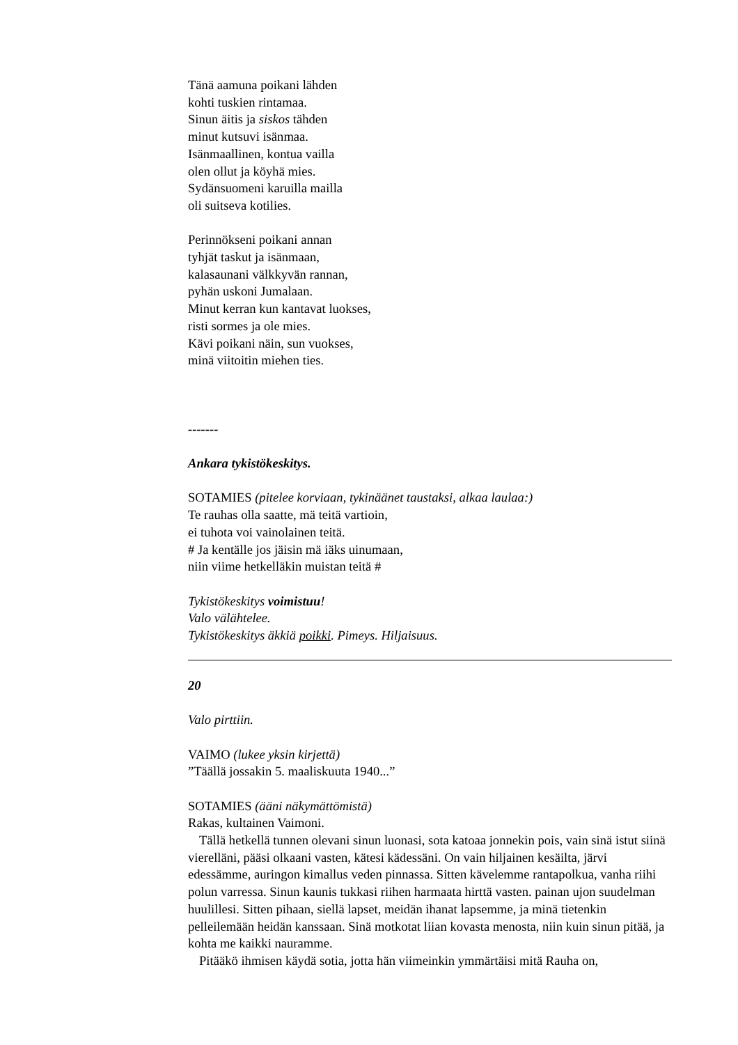Tänä aamuna poikani lähden
kohti tuskien rintamaa.
Sinun äitis ja siskos tähden
minut kutsuvi isänmaa.
Isänmaallinen, kontua vailla
olen ollut ja köyhä mies.
Sydänsuomeni karuilla mailla
oli suitseva kotilies.
Perinnökseni poikani annan
tyhjät taskut ja isänmaan,
kalasaunani välkkyvän rannan,
pyhän uskoni Jumalaan.
Minut kerran kun kantavat luokses,
risti sormes ja ole mies.
Kävi poikani näin, sun vuokses,
minä viitoitin miehen ties.
-------
Ankara tykistökeskitys.
SOTAMIES (pitelee korviaan, tykinäänet taustaksi, alkaa laulaa:)
Te rauhas olla saatte, mä teitä vartioin,
ei tuhota voi vainolainen teitä.
# Ja kentälle jos jäisin mä iäks uinumaan,
niin viime hetkelläkin muistan teitä #
Tykistökeskitys voimistuu!
Valo välähtelee.
Tykistökeskitys äkkiä poikki. Pimeys. Hiljaisuus.
20
Valo pirttiin.
VAIMO (lukee yksin kirjettä)
”Täällä jossakin 5. maaliskuuta 1940...”
SOTAMIES (ääni näkymättömistä)
Rakas, kultainen Vaimoni.
Tällä hetkellä tunnen olevani sinun luonasi, sota katoaa jonnekin pois, vain sinä istut siinä vierelläni, pääsi olkaani vasten, kätesi kädessäni. On vain hiljainen kesäilta, järvi edessämme, auringon kimallus veden pinnassa. Sitten kävelemme rantapolkua, vanha riihi polun varressa. Sinun kaunis tukkasi riihen harmaata hirttä vasten. painan ujon suudelman huulillesi. Sitten pihaan, siellä lapset, meidän ihanat lapsemme, ja minä tietenkin pelleilemään heidän kanssaan. Sinä motkotat liian kovasta menosta, niin kuin sinun pitää, ja kohta me kaikki nauramme.
Pitääkö ihmisen käydä sotia, jotta hän viimeinkin ymmärtäisi mitä Rauha on,